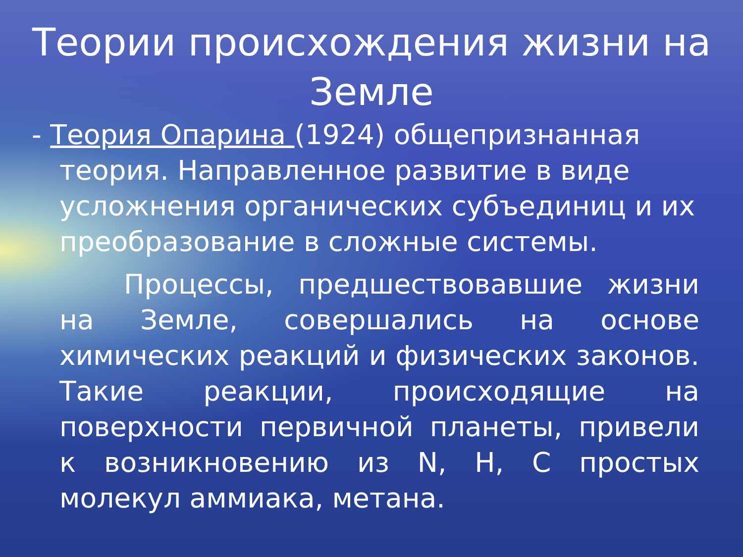Теории происхождения жизни на Земле
- Теория Опарина (1924) общепризнанная
теория. Направленное развитие в виде усложнения органических субъединиц и их преобразование в сложные системы.
Процессы, предшествовавшие жизни на Земле, совершались на основе химических реакций и физических законов. Такие реакции, происходящие на поверхности первичной планеты, привели к возникновению из N, H, C простых молекул аммиака, метана.